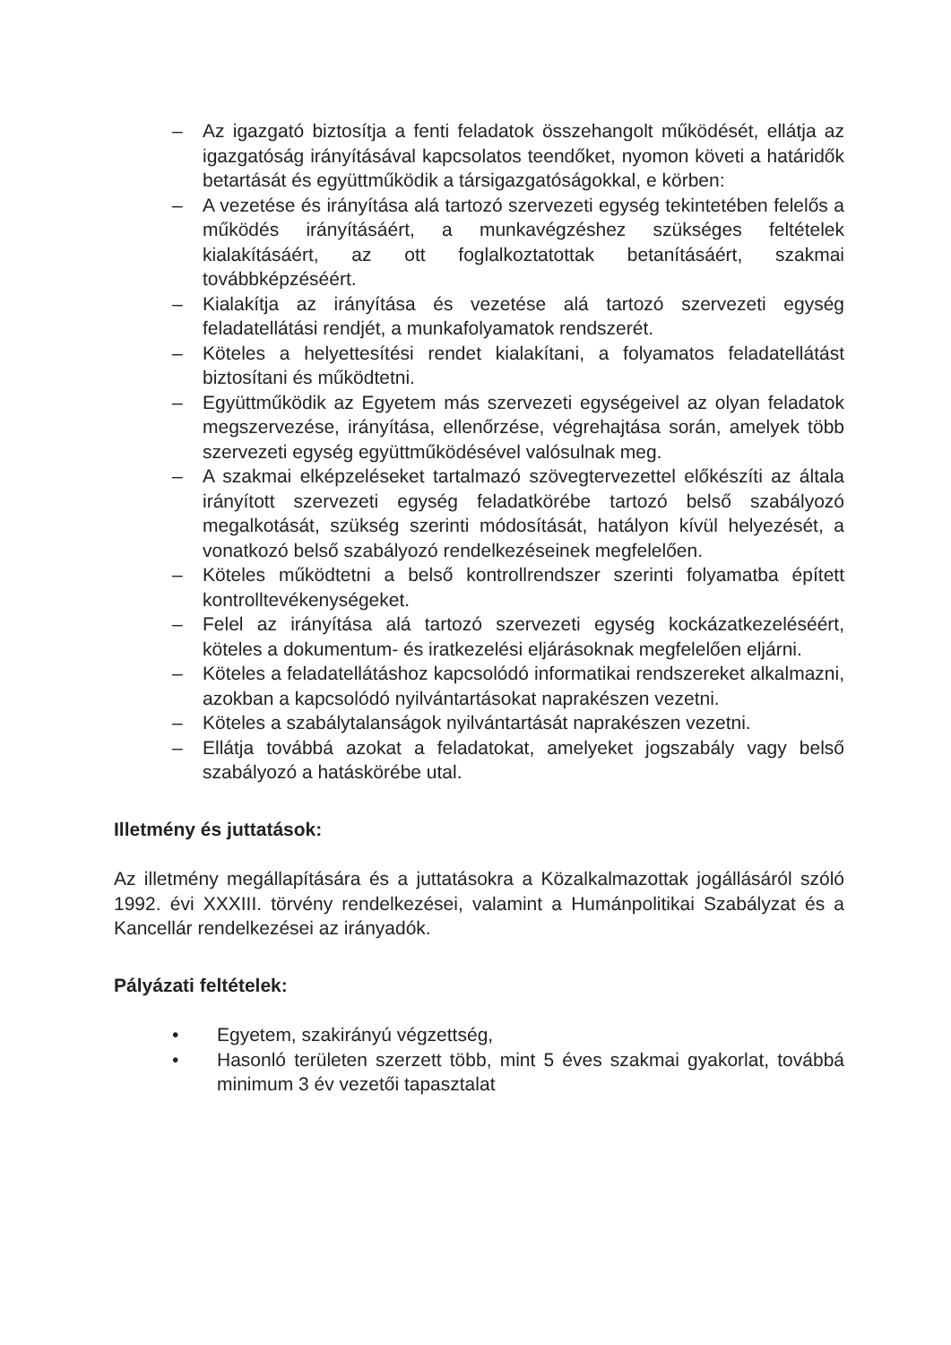– Az igazgató biztosítja a fenti feladatok összehangolt működését, ellátja az igazgatóság irányításával kapcsolatos teendőket, nyomon követi a határidők betartását és együttműködik a társigazgatóságokkal, e körben:
– A vezetése és irányítása alá tartozó szervezeti egység tekintetében felelős a működés irányításáért, a munkavégzéshez szükséges feltételek kialakításáért, az ott foglalkoztatottak betanításáért, szakmai továbbképzéséért.
– Kialakítja az irányítása és vezetése alá tartozó szervezeti egység feladatellátási rendjét, a munkafolyamatok rendszerét.
– Köteles a helyettesítési rendet kialakítani, a folyamatos feladatellátást biztosítani és működtetni.
– Együttműködik az Egyetem más szervezeti egységeivel az olyan feladatok megszervezése, irányítása, ellenőrzése, végrehajtása során, amelyek több szervezeti egység együttműködésével valósulnak meg.
– A szakmai elképzeléseket tartalmazó szövegtervezettel előkészíti az általa irányított szervezeti egység feladatkörébe tartozó belső szabályozó megalkotását, szükség szerinti módosítását, hatályon kívül helyezését, a vonatkozó belső szabályozó rendelkezéseinek megfelelően.
– Köteles működtetni a belső kontrollrendszer szerinti folyamatba épített kontrolltevékenységeket.
– Felel az irányítása alá tartozó szervezeti egység kockázatkezeléséért, köteles a dokumentum- és iratkezelési eljárásoknak megfelelően eljárni.
– Köteles a feladatellátáshoz kapcsolódó informatikai rendszereket alkalmazni, azokban a kapcsolódó nyilvántartásokat naprakészen vezetni.
– Köteles a szabálytalanságok nyilvántartását naprakészen vezetni.
– Ellátja továbbá azokat a feladatokat, amelyeket jogszabály vagy belső szabályozó a hatáskörébe utal.
Illetmény és juttatások:
Az illetmény megállapítására és a juttatásokra a Közalkalmazottak jogállásáról szóló 1992. évi XXXIII. törvény rendelkezései, valamint a Humánpolitikai Szabályzat és a Kancellár rendelkezései az irányadók.
Pályázati feltételek:
• Egyetem, szakirányú végzettség,
• Hasonló területen szerzett több, mint 5 éves szakmai gyakorlat, továbbá minimum 3 év vezetői tapasztalat